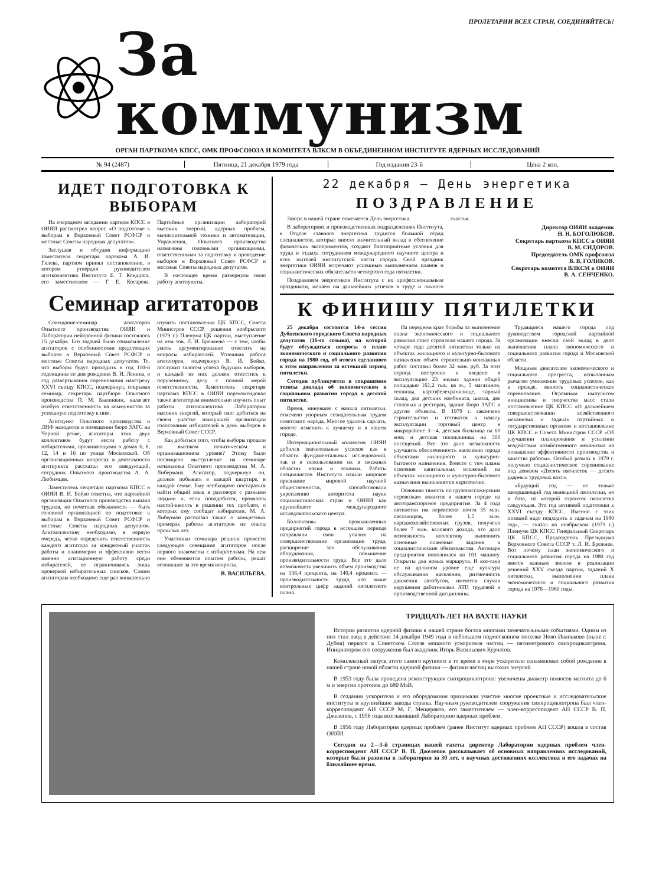ПРОЛЕТАРИИ ВСЕХ СТРАН, СОЕДИНЯЙТЕСЬ!
За коммунизм
ОРГАН ПАРТКОМА КПСС, ОМК ПРОФСОЮЗА И КОМИТЕТА ВЛКСМ В ОБЪЕДИНЕННОМ ИНСТИТУТЕ ЯДЕРНЫХ ИССЛЕДОВАНИЙ
№ 94 (2487) Пятница, 21 декабря 1979 года Год издания 23-й Цена 2 коп.
ИДЕТ ПОДГОТОВКА К ВЫБОРАМ
На очередном заседании партком КПСС в ОИЯИ рассмотрел вопрос «О подготовке к выборам в Верховный Совет РСФСР и местные Советы народных депутатов».
Заслушав и обсудив информацию заместителя секретаря парткома А. И. Гилева, партком принял постановление, в котором утвердил руководителем агитколлектива Института Е. Т. Кондрата, его заместителем — Г. Е. Косарева. Партийные организации лабораторий высоких энергий, ядерных проблем, вычислительной техники и автоматизации, Управления, Опытного производства назначены головными организациями, ответственными за подготовку и проведение выборов в Верховный Совет РСФСР и местные Советы народных депутатов.
В настоящее время развернули свою работу агитпункты.
Семинар агитаторов
Совещание-семинар агитаторов Опытного производства ОИЯИ и Лаборатории нейтронной физики состоялось 15 декабря. Его задачей было ознакомление агитаторов с особенностями предстоящих выборов в Верховный Совет РСФСР и местные Советы народных депутатов. То, что выборы будут проходить в год 110-й годовщины со дня рождения В. И. Ленина, в год развертывания соревнования навстречу XXVI съезду КПСС, подчеркнул, открывая семинар, секретарь партбюро Опытного производства П. М. Былинкин, налагает особую ответственность на коммунистов за успешную подготовку к ним.
Агитпункт Опытного производства и ЛНФ находится в помещении бюро ЗАГС на Черной речке, агитаторы этих двух коллективов будут вести работу с избирателями, проживающими в домах 6, 8, 12, 14 и 16 по улице Московской. Об организационных вопросах в деятельности агитпункта рассказал его заведующий, сотрудник Опытного производства А. А. Любимцев.
Заместитель секретаря парткома КПСС в ОИЯИ В. И. Бойко отметил, что партийной организации Опытного производства выпала трудная, но почетная обязанность — быть головной организацией по подготовке к выборам в Верховный Совет РСФСР и местные Советы народных депутатов. Агитколлективу необходимо, в первую очередь, четко определить ответственность каждого агитатора за конкретный участок работы и планомерно и эффективно вести именно агитационную работу среди избирателей, не ограничиваясь лишь проверкой избирательных списков. Самим агитаторам необходимо еще раз внимательно изучить постановления ЦК КПСС, Совета Министров СССР, решения ноябрьского (1979 г.) Пленума ЦК партии, выступление на нем тов. Л. И. Брежнева — с тем, чтобы уметь аргументированно ответить на вопросы избирателей. Успешная работа агитаторов, подчеркнул В. И. Бойко, послужит залогом успеха будущих выборов, и каждый из них должен отнестись к порученному делу с полной мерой ответственности. Заместитель секретаря парткома КПСС в ОИЯИ порекомендовал также агитаторам внимательно изучить опыт работы агитколлектива Лаборатории высоких энергий, который смог добиться на своем участке наилучшей организации голосования избирателей в день выборов в Верховный Совет СССР.
Как добиться того, чтобы выборы прошли на высоком политическом и организационном уровне? Этому было посвящено выступление на семинаре начальника Опытного производства М. А. Либермана. Агитатор, подчеркнул он, должен побывать в каждой квартире, в каждой семье. Ему необходимо постараться найти общий язык в разговоре с разными людьми и, если понадобится, проявлять настойчивость в решении тех проблем, о которых ему сообщат избиратели. М. А. Либерман рассказал также о конкретных примерах работы агитаторов из опыта прошлых лет.
Участники семинара решили провести следующее совещание агитаторов после первого знакомства с избирателями. На нем они обменяются опытом работы, решат возникшие за это время вопросы.
В. ВАСИЛЬЕВА.
22 декабря — День энергетика
ПОЗДРАВЛЕНИЕ
Завтра в нашей стране отмечается День энергетика.
В лабораториях и производственных подразделениях Института, в Отделе главного энергетика трудится большой отряд специалистов, которые вносят значительный вклад в обеспечение физических экспериментов, создают благоприятные условия для труда и отдыха сотрудников международного научного центра и всех жителей институтской части города. Свой праздник энергетики ОИЯИ встречают успешным выполнением планов и социалистических обязательств четвертого года пятилетки.
Поздравляем энергетиков Института с их профессиональным праздником, желаем им дальнейших успехов в труде и личного счастья.
Директор ОИЯИ академик
Н. Н. БОГОЛЮБОВ.
Секретарь парткома КПСС в ОИЯИ
В. М. СИДОРОВ.
Председатель ОМК профсоюза
В. В. ГОЛИКОВ.
Секретарь комитета ВЛКСМ в ОИЯИ
В. А. СЕНЧЕНКО.
К ФИНИШУ ПЯТИЛЕТКИ
25 декабря состоится 14-я сессия Дубненского городского Совета народных депутатов (16-го созыва), на которой будут обсуждаться вопросы о плане экономического и социального развития города на 1980 год, об итогах сделанного в этом направлении за истекший период пятилетки.
Сегодня публикуются в сокращении тезисы доклада об экономическом и социальном развитии города в десятой пятилетке.
Время, минувшее с начала пятилетки, отмечено упорным созидательным трудом советского народа. Многое удалось сделать, многое изменить к лучшему и в нашем городе.
Интернациональный коллектив ОИЯИ добился значительных успехов как в области фундаментальных исследований, так и в использовании их в смежных областях науки и техники. Работы специалистов Института нашли широкое признание мировой научной общественности, способствовали укреплению авторитета науки социалистических стран и ОИЯИ как крупнейшего международного исследовательского центра.
Коллективы промышленных предприятий города в истекшем периоде направляли свои усилия на совершенствование организации труда, расширение зон обслуживания оборудования, повышение производительности труда. Все это дало возможность увеличить объем производства на 136,4 процента, на 140,4 процента — производительность труда, что выше контрольных цифр заданий пятилетнего плана.
На переднем крае борьбы за выполнение плана экономического и социального развития стоят строители нашего города. За четыре года десятой пятилетки только на объектах жилищного и культурно-бытового назначения объем строительно-монтажных работ составил более 32 млн. руб. За этот период построено и введено в эксплуатацию 23 жилых здания общей площадью 161,2 тыс. кв м., 5 магазинов, теплицы, картофелехранилище, тарный склад, два детских комбината, школа, две столовых и ресторан, здание бюро ЗАГС и другие объекты. В 1979 г. закончено строительство и готовятся к началу эксплуатации торговый центр в микрорайоне 3—4, детская больница на 60 коек и детская поликлиника на 300 посещений. Все это дало возможность улучшить обеспеченность населения города объектами жилищного и культурно-бытового назначения. Вместе с тем планы освоения капитальных вложений на объектах жилищного и культурно-бытового назначения выполняются неритмично.
Основная тяжесть по грузопассажирским перевозкам ложится в нашем городе на автотранспортное предприятие. За 4 года пятилетки им перевезено почти 35 млн. пассажиров, более 1,5 млн. народнохозяйственных грузов, получено более 7 млн. валового дохода, что дало возможность коллективу выполнить основные плановые задания и социалистические обязательства. Автопарк предприятия пополнился на 101 машину. Открыты два новых маршрута. И все-таки не на должном уровне еще культура обслуживания населения, ритмичность движения автобусов, имеются случаи нарушения работниками АТП трудовой и производственной дисциплины.
Трудящиеся нашего города под руководством городской партийной организации внесли свой вклад в дело выполнения плана экономического и социального развития города и Московской области.
Мощным двигателем экономического и социального прогресса, испытанным рычагом умножения трудовых успехов, как и прежде, явилось социалистическое соревнование. Огромным импульсом инициативы и творчества масс стали постановление ЦК КПСС «О дальнейшем совершенствовании хозяйственного механизма и задачах партийных и государственных органов» и постановление ЦК КПСС и Совета Министров СССР «Об улучшении планирования и усилении воздействия хозяйственного механизма на повышение эффективности производства и качества работы». Особый размах в 1979 г. получило социалистическое соревнование под девизом «Десять пятилеток — десять ударных трудовых вахт».
«Будущий год — не только завершающий год нынешней пятилетки, но и база, на которой строится пятилетка следующая. Это год активной подготовки к XXVI съезду КПСС. Именно с этих позиций надо подходить к задачам на 1980 год», — сказал на ноябрьском (1979 г.) Пленуме ЦК КПСС Генеральный Секретарь ЦК КПСС, Председатель Президиума Верховного Совета СССР т. Л. И. Брежнев. Вот почему план экономического и социального развития города на 1980 год явится важным звеном в реализации решений XXV съезда партии, заданий X пятилетки, выполнении плана экономического и социального развития города на 1976—1980 годы.
ТРИДЦАТЬ ЛЕТ НА ВАХТЕ НАУКИ
История развития ядерной физики в нашей стране богата многими замечательными событиями. Одним из них стал ввод в действие 14 декабря 1949 года в небольшом подмосковном поселке Ново-Иваньково (ныне г. Дубна) первого в Советском Союзе мощного ускорителя частиц — пятиметрового синхроциклотрона. Инициатором его сооружения был академик Игорь Васильевич Курчатов.
Комплексный запуск этого самого крупного в то время в мире ускорителя ознаменовал собой рождение в нашей стране новой области ядерной физики — физики частиц высоких энергий.
В 1953 году была проведена реконструкция синхроциклотрона: увеличены диаметр полюсов магнита до 6 м и энергия протонов до 680 МэВ.
В создании ускорителя и его оборудования принимали участие многие проектные и исследовательские институты и крупнейшие заводы страны. Научным руководителем сооружения синхроциклотрона был член-корреспондент АН СССР М. Г. Мещеряков, его заместителем — член-корреспондент АН СССР В. П. Джелепов, с 1956 года возглавивший Лабораторию ядерных проблем.
В 1956 году Лаборатория ядерных проблем (ранее Институт ядерных проблем АН СССР) вошла в состав ОИЯИ.
Сегодня на 2—3-й страницах нашей газеты директор Лаборатории ядерных проблем член-корреспондент АН СССР В. П. Джелепов рассказывает об основных направлениях исследований, которые были развиты в лаборатории за 30 лет, о научных достижениях коллектива и его задачах на ближайшее время.